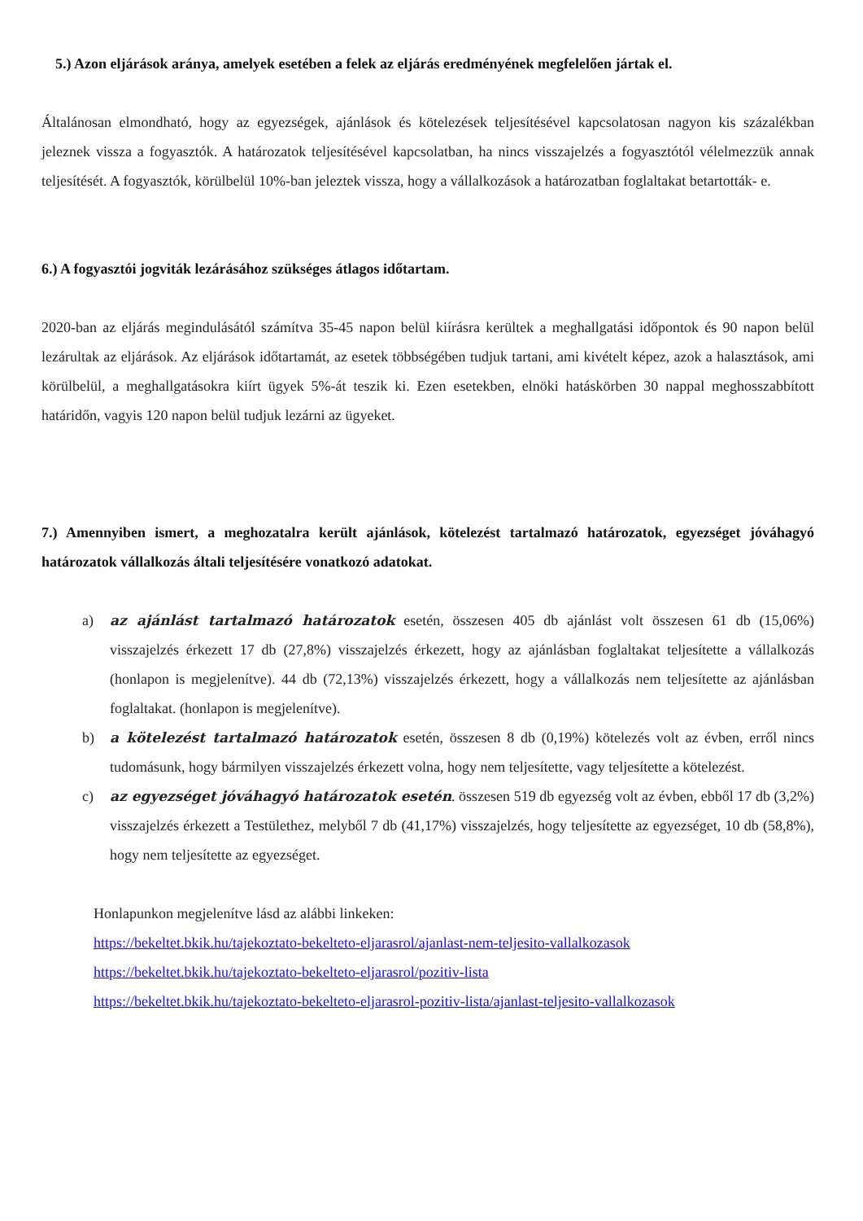5.) Azon eljárások aránya, amelyek esetében a felek az eljárás eredményének megfelelően jártak el.
Általánosan elmondható, hogy az egyezségek, ajánlások és kötelezések teljesítésével kapcsolatosan nagyon kis százalékban jeleznek vissza a fogyasztók. A határozatok teljesítésével kapcsolatban, ha nincs visszajelzés a fogyasztótól vélelmezzük annak teljesítését. A fogyasztók, körülbelül 10%-ban jeleztek vissza, hogy a vállalkozások a határozatban foglaltakat betartották- e.
6.) A fogyasztói jogviták lezárásához szükséges átlagos időtartam.
2020-ban az eljárás megindulásától számítva 35-45 napon belül kiírásra kerültek a meghallgatási időpontok és 90 napon belül lezárultak az eljárások. Az eljárások időtartamát, az esetek többségében tudjuk tartani, ami kivételt képez, azok a halasztások, ami körülbelül, a meghallgatásokra kiírt ügyek 5%-át teszik ki. Ezen esetekben, elnöki hatáskörben 30 nappal meghosszabbított határidőn, vagyis 120 napon belül tudjuk lezárni az ügyeket.
7.) Amennyiben ismert, a meghozatalra került ajánlások, kötelezést tartalmazó határozatok, egyezséget jóváhagyó határozatok vállalkozás általi teljesítésére vonatkozó adatokat.
a) az ajánlást tartalmazó határozatok esetén, összesen 405 db ajánlást volt összesen 61 db (15,06%) visszajelzés érkezett 17 db (27,8%) visszajelzés érkezett, hogy az ajánlásban foglaltakat teljesítette a vállalkozás (honlapon is megjelenítve). 44 db (72,13%) visszajelzés érkezett, hogy a vállalkozás nem teljesítette az ajánlásban foglaltakat. (honlapon is megjelenítve).
b) a kötelezést tartalmazó határozatok esetén, összesen 8 db (0,19%) kötelezés volt az évben, erről nincs tudomásunk, hogy bármilyen visszajelzés érkezett volna, hogy nem teljesítette, vagy teljesítette a kötelezést.
c) az egyezséget jóváhagyó határozatok esetén. összesen 519 db egyezség volt az évben, ebből 17 db (3,2%) visszajelzés érkezett a Testülethez, melyből 7 db (41,17%) visszajelzés, hogy teljesítette az egyezséget, 10 db (58,8%), hogy nem teljesítette az egyezséget.
Honlapunkon megjelenítve lásd az alábbi linkeken:
https://bekeltet.bkik.hu/tajekoztato-bekelteto-eljarasrol/ajanlast-nem-teljesito-vallalkozasok
https://bekeltet.bkik.hu/tajekoztato-bekelteto-eljarasrol/pozitiv-lista
https://bekeltet.bkik.hu/tajekoztato-bekelteto-eljarasrol-pozitiv-lista/ajanlast-teljesito-vallalkozasok